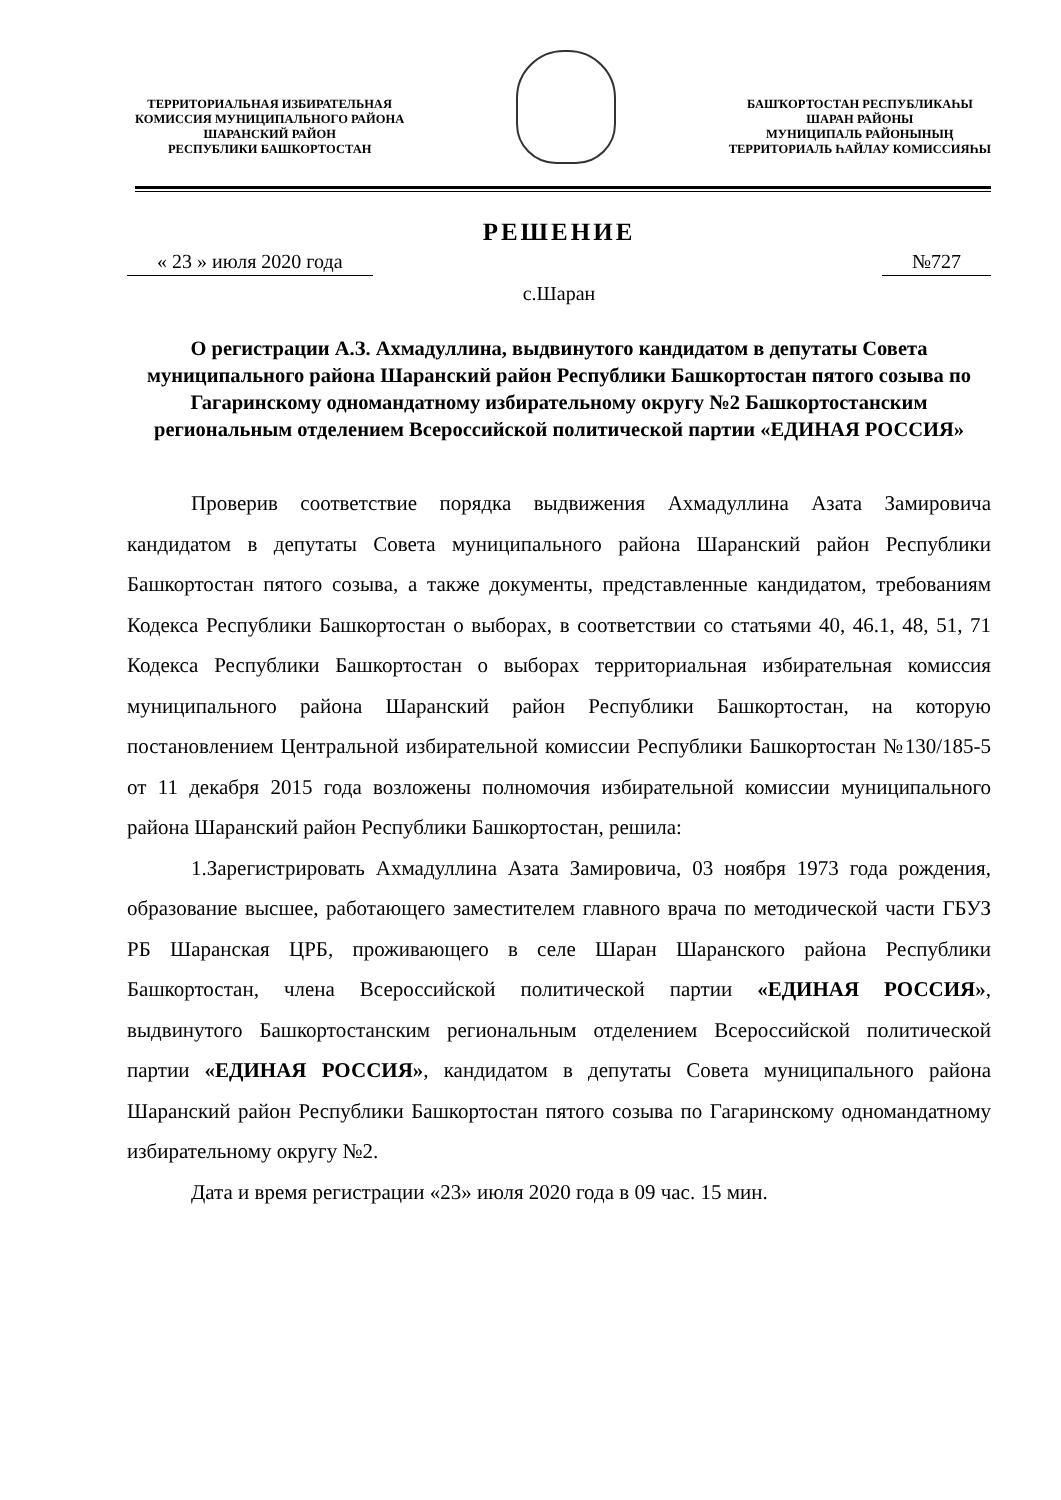ТЕРРИТОРИАЛЬНАЯ ИЗБИРАТЕЛЬНАЯ
КОМИССИЯ МУНИЦИПАЛЬНОГО РАЙОНА
ШАРАНСКИЙ РАЙОН
РЕСПУБЛИКИ БАШКОРТОСТАН
БАШҠОРТОСТАН РЕСПУБЛИКАҺЫ
ШАРАН РАЙОНЫ
МУНИЦИПАЛЬ РАЙОНЫНЫҢ
ТЕРРИТОРИАЛЬ ҺАЙЛАУ КОМИССИЯҺЫ
РЕШЕНИЕ
« 23 » июля 2020 года №727
с.Шаран
О регистрации А.З. Ахмадуллина, выдвинутого кандидатом в депутаты Совета муниципального района Шаранский район Республики Башкортостан пятого созыва по Гагаринскому одномандатному избирательному округу №2 Башкортостанским региональным отделением Всероссийской политической партии «ЕДИНАЯ РОССИЯ»
Проверив соответствие порядка выдвижения Ахмадуллина Азата Замировича кандидатом в депутаты Совета муниципального района Шаранский район Республики Башкортостан пятого созыва, а также документы, представленные кандидатом, требованиям Кодекса Республики Башкортостан о выборах, в соответствии со статьями 40, 46.1, 48, 51, 71 Кодекса Республики Башкортостан о выборах территориальная избирательная комиссия муниципального района Шаранский район Республики Башкортостан, на которую постановлением Центральной избирательной комиссии Республики Башкортостан №130/185-5 от 11 декабря 2015 года возложены полномочия избирательной комиссии муниципального района Шаранский район Республики Башкортостан, решила:
1.Зарегистрировать Ахмадуллина Азата Замировича, 03 ноября 1973 года рождения, образование высшее, работающего заместителем главного врача по методической части ГБУЗ РБ Шаранская ЦРБ, проживающего в селе Шаран Шаранского района Республики Башкортостан, члена Всероссийской политической партии «ЕДИНАЯ РОССИЯ», выдвинутого Башкортостанским региональным отделением Всероссийской политической партии «ЕДИНАЯ РОССИЯ», кандидатом в депутаты Совета муниципального района Шаранский район Республики Башкортостан пятого созыва по Гагаринскому одномандатному избирательному округу №2.
Дата и время регистрации «23» июля 2020 года в 09 час. 15 мин.